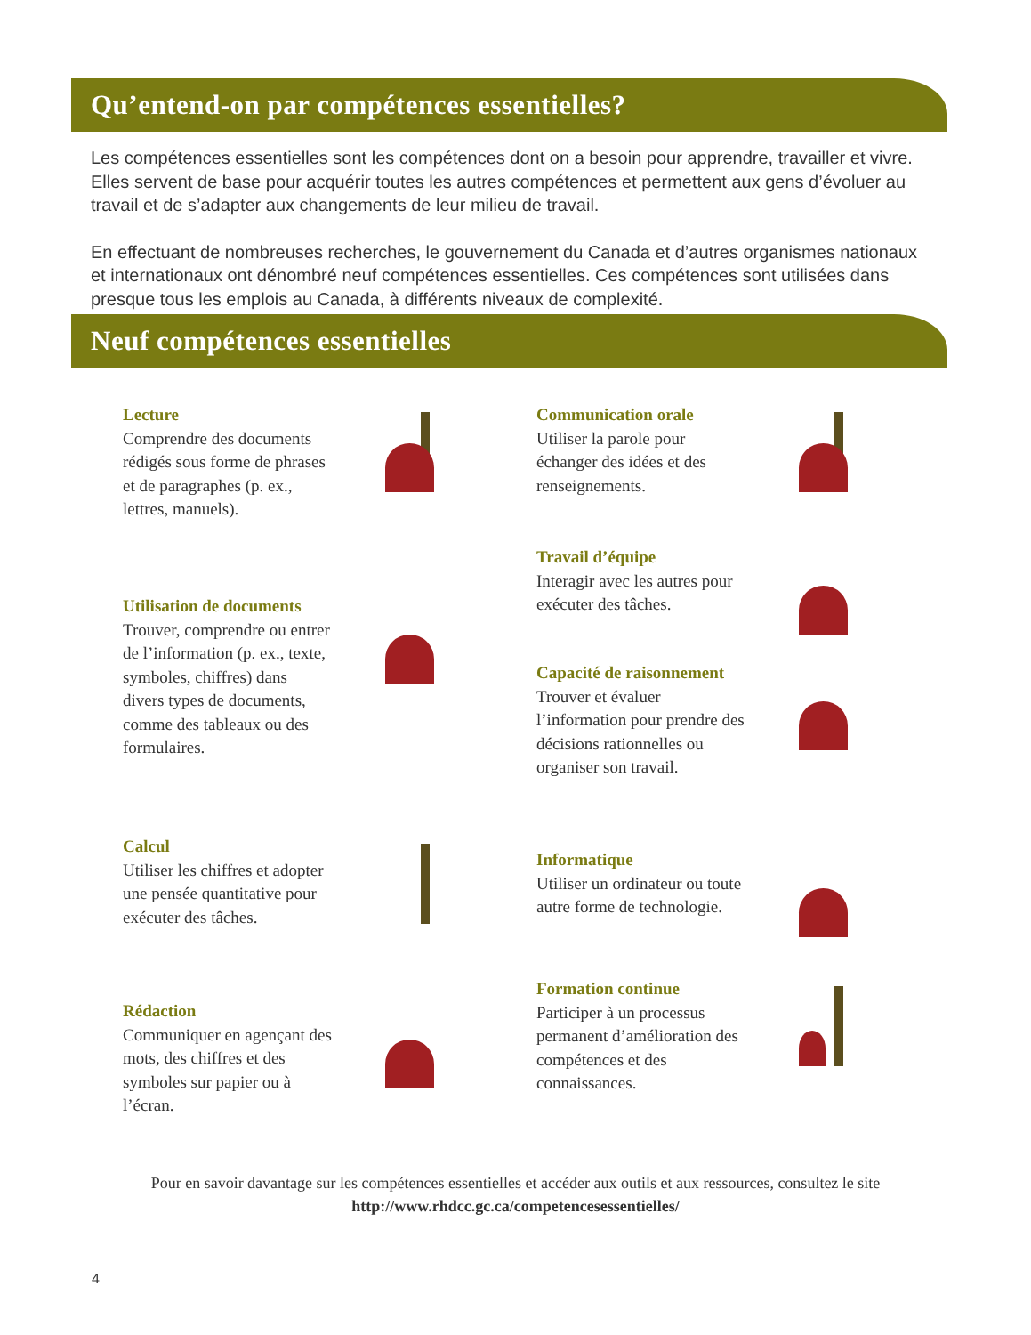Qu’entend-on par compétences essentielles?
Les compétences essentielles sont les compétences dont on a besoin pour apprendre, travailler et vivre. Elles servent de base pour acquérir toutes les autres compétences et permettent aux gens d’évoluer au travail et de s’adapter aux changements de leur milieu de travail.
En effectuant de nombreuses recherches, le gouvernement du Canada et d’autres organismes nationaux et internationaux ont dénombré neuf compétences essentielles. Ces compétences sont utilisées dans presque tous les emplois au Canada, à différents niveaux de complexité.
Neuf compétences essentielles
Lecture
Comprendre des documents rédigés sous forme de phrases et de paragraphes (p. ex., lettres, manuels).
Utilisation de documents
Trouver, comprendre ou entrer de l’information (p. ex., texte, symboles, chiffres) dans divers types de documents, comme des tableaux ou des formulaires.
Calcul
Utiliser les chiffres et adopter une pensée quantitative pour exécuter des tâches.
Rédaction
Communiquer en agençant des mots, des chiffres et des symboles sur papier ou à l’écran.
Communication orale
Utiliser la parole pour échanger des idées et des renseignements.
Travail d’équipe
Interagir avec les autres pour exécuter des tâches.
Capacité de raisonnement
Trouver et évaluer l’information pour prendre des décisions rationnelles ou organiser son travail.
Informatique
Utiliser un ordinateur ou toute autre forme de technologie.
Formation continue
Participer à un processus permanent d’amélioration des compétences et des connaissances.
Pour en savoir davantage sur les compétences essentielles et accéder aux outils et aux ressources, consultez le site
http://www.rhdcc.gc.ca/competencesessentielles/
4